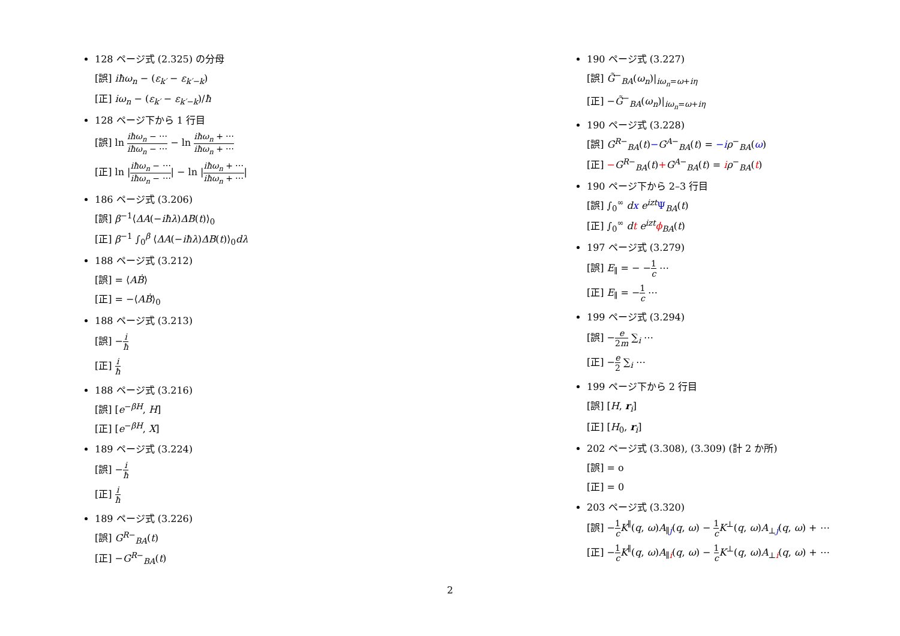128 ページ式 (2.325) の分母
[誤] iħω<sub>n</sub> − (ε<sub>k′</sub> − ε<sub>k′−k</sub>)
[正] iω<sub>n</sub> − (ε<sub>k′</sub> − ε<sub>k′−k</sub>)/ħ
128 ページ下から 1 行目
[誤] ln iħω<sub>n</sub> − ⋯ iħω<sub>n</sub> − ⋯ − ln iħω<sub>n</sub> + ⋯ iħω<sub>n</sub> + ⋯
[正] ln |iħω<sub>n</sub> − ⋯ iħω<sub>n</sub> − ⋯| − ln |iħω<sub>n</sub> + ⋯ iħω<sub>n</sub> + ⋯|
186 ページ式 (3.206)
[誤] β<sup>−1</sup>⟨ΔA(−iħλ)ΔB(t)⟩<sub>0</sub>
[正] β<sup>−1</sup> ∫<sub>0</sub><sup>β</sup> ⟨ΔA(−iħλ)ΔB(t)⟩<sub>0</sub>dλ
188 ページ式 (3.212)
[誤] = ⟨AḂ⟩
[正] = −⟨AḂ⟩<sub>0</sub>
188 ページ式 (3.213)
[誤] −i ħ
[正] i ħ
188 ページ式 (3.216)
[誤] [e<sup>−βH</sup>, H]
[正] [e<sup>−βH</sup>, X]
189 ページ式 (3.224)
[誤] −i ħ
[正] i ħ
189 ページ式 (3.226)
[誤] G<sup>R−</sup><sub>BA</sub>(t)
[正] −G<sup>R−</sup><sub>BA</sub>(t)
190 ページ式 (3.227)
[誤] G̃<sup>−</sup><sub>BA</sub>(ω<sub>n</sub>)|<sub>iω<sub>n</sub>=ω+iη</sub>
[正] −G̃<sup>−</sup><sub>BA</sub>(ω<sub>n</sub>)|<sub>iω<sub>n</sub>=ω+iη</sub>
190 ページ式 (3.228)
[誤] G<sup>R−</sup><sub>BA</sub>(t)−G<sup>A−</sup><sub>BA</sub>(t) = −i ρ<sup>−</sup><sub>BA</sub>(ω)
[正] −G<sup>R−</sup><sub>BA</sub>(t)+G<sup>A−</sup><sub>BA</sub>(t) = iρ<sup>−</sup><sub>BA</sub>(t)
190 ページ下から 2–3 行目
[誤] ∫<sub>0</sub><sup>∞</sup> dx e<sup>izt</sup> Ψ<sub>BA</sub>(t)
[正] ∫<sub>0</sub><sup>∞</sup> dt e<sup>izt</sup> ϕ<sub>BA</sub>(t)
197 ページ式 (3.279)
[誤] E<sub>∥</sub> = − −1 c ⋯
[正] E<sub>∥</sub> = −1 c ⋯
199 ページ式 (3.294)
[誤] −e 2m ∑<sub>i</sub> ⋯
[正] −e 2 ∑<sub>i</sub> ⋯
199 ページ下から 2 行目
[誤] [H, r<sub>i</sub>]
[正] [H<sub>0</sub>, r<sub>i</sub>]
202 ページ式 (3.308), (3.309) (計 2 か所)
[誤] = o
[正] = 0
203 ページ式 (3.320)
[誤] −1 c K<sup>∥</sup>(q, ω)A<sub>∥j</sub>(q, ω) − 1 c K<sup>⊥</sup>(q, ω)A<sub>⊥j</sub>(q, ω) + ⋯
[正] −1 c K<sup>∥</sup>(q, ω)A<sub>∥i</sub>(q, ω) − 1 c K<sup>⊥</sup>(q, ω)A<sub>⊥i</sub>(q, ω) + ⋯
2